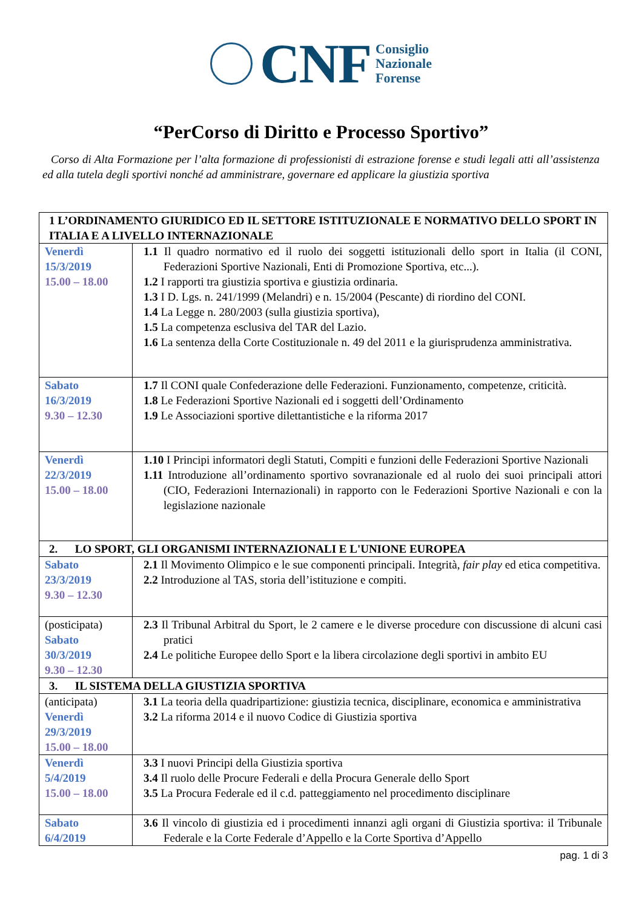CNF
Consiglio
Nazionale
Forense
“PerCorso di Diritto e Processo Sportivo”
Corso di Alta Formazione per l’alta formazione di professionisti di estrazione forense e studi legali atti all’assistenza ed alla tutela degli sportivi nonché ad amministrare, governare ed applicare la giustizia sportiva
| 1 L’ORDINAMENTO GIURIDICO ED IL SETTORE ISTITUZIONALE E NORMATIVO DELLO SPORT IN ITALIA E A LIVELLO INTERNAZIONALE | |
| Venerdì 15/3/2019 15.00 – 18.00 | 1.1 Il quadro normativo ed il ruolo dei soggetti istituzionali dello sport in Italia (il CONI, Federazioni Sportive Nazionali, Enti di Promozione Sportiva, etc...). 1.2 I rapporti tra giustizia sportiva e giustizia ordinaria. 1.3 I D. Lgs. n. 241/1999 (Melandri) e n. 15/2004 (Pescante) di riordino del CONI. 1.4 La Legge n. 280/2003 (sulla giustizia sportiva), 1.5 La competenza esclusiva del TAR del Lazio. 1.6 La sentenza della Corte Costituzionale n. 49 del 2011 e la giurisprudenza amministrativa. |
| Sabato 16/3/2019 9.30 – 12.30 | 1.7 Il CONI quale Confederazione delle Federazioni. Funzionamento, competenze, criticità. 1.8 Le Federazioni Sportive Nazionali ed i soggetti dell’Ordinamento 1.9 Le Associazioni sportive dilettantistiche e la riforma 2017 |
| Venerdì 22/3/2019 15.00 – 18.00 | 1.10 I Principi informatori degli Statuti, Compiti e funzioni delle Federazioni Sportive Nazionali 1.11 Introduzione all’ordinamento sportivo sovranazionale ed al ruolo dei suoi principali attori (CIO, Federazioni Internazionali) in rapporto con le Federazioni Sportive Nazionali e con la legislazione nazionale |
| 2. LO SPORT, GLI ORGANISMI INTERNAZIONALI E L'UNIONE EUROPEA | |
| Sabato 23/3/2019 9.30 – 12.30 | 2.1 Il Movimento Olimpico e le sue componenti principali. Integrità, fair play ed etica competitiva. 2.2 Introduzione al TAS, storia dell’istituzione e compiti. |
| (posticipata) Sabato 30/3/2019 9.30 – 12.30 | 2.3 Il Tribunal Arbitral du Sport, le 2 camere e le diverse procedure con discussione di alcuni casi pratici 2.4 Le politiche Europee dello Sport e la libera circolazione degli sportivi in ambito EU |
| 3. IL SISTEMA DELLA GIUSTIZIA SPORTIVA | |
| (anticipata) Venerdì 29/3/2019 15.00 – 18.00 | 3.1 La teoria della quadripartizione: giustizia tecnica, disciplinare, economica e amministrativa 3.2 La riforma 2014 e il nuovo Codice di Giustizia sportiva |
| Venerdì 5/4/2019 15.00 – 18.00 | 3.3 I nuovi Principi della Giustizia sportiva 3.4 Il ruolo delle Procure Federali e della Procura Generale dello Sport 3.5 La Procura Federale ed il c.d. patteggiamento nel procedimento disciplinare |
| Sabato 6/4/2019 | 3.6 Il vincolo di giustizia ed i procedimenti innanzi agli organi di Giustizia sportiva: il Tribunale Federale e la Corte Federale d’Appello e la Corte Sportiva d’Appello |
pag. 1 di 3